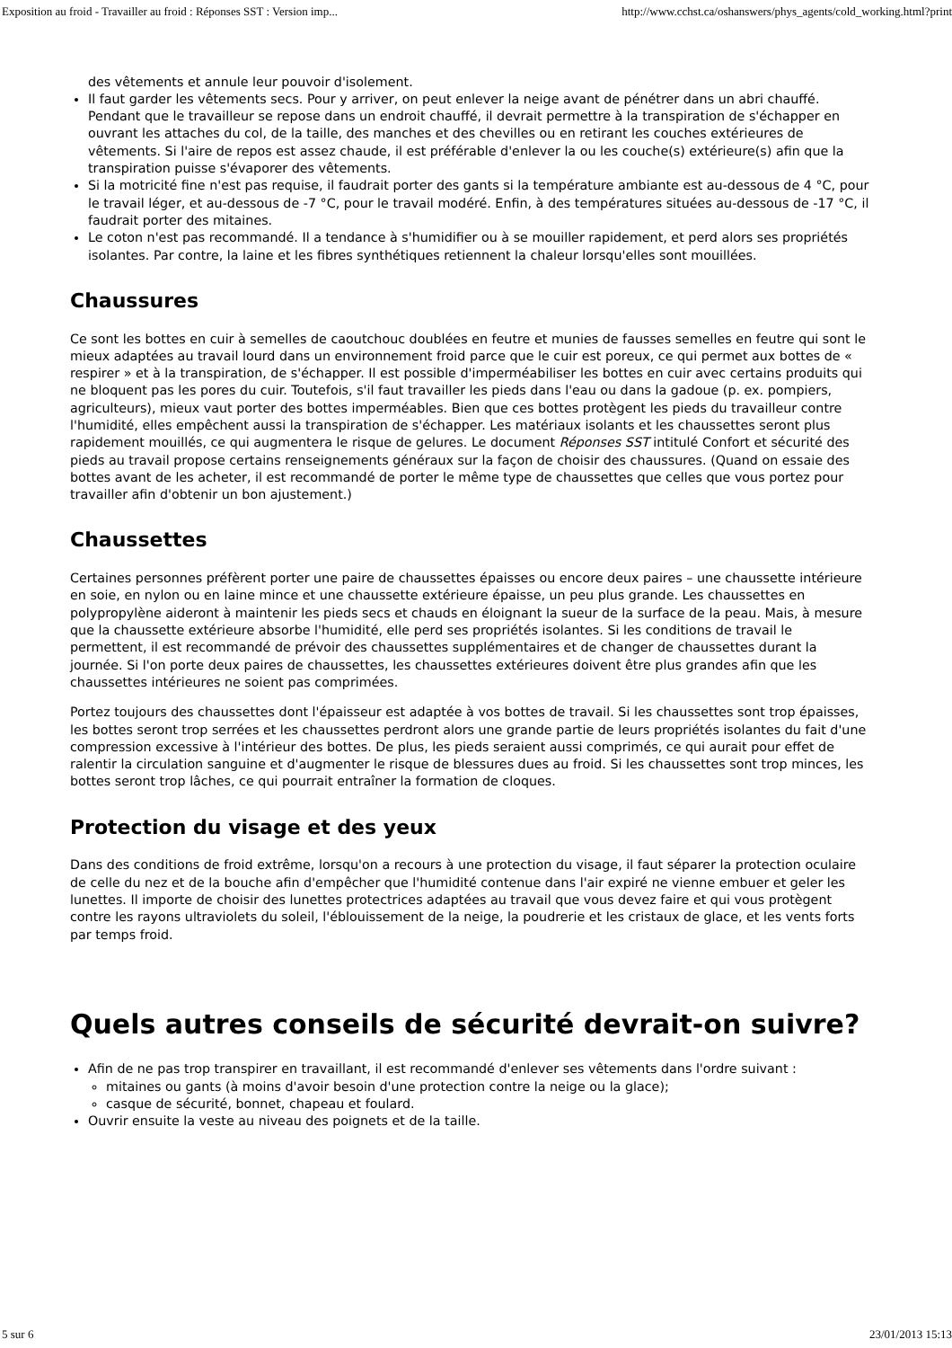Exposition au froid - Travailler au froid : Réponses SST : Version imp... http://www.cchst.ca/oshanswers/phys_agents/cold_working.html?print
des vêtements et annule leur pouvoir d'isolement.
Il faut garder les vêtements secs. Pour y arriver, on peut enlever la neige avant de pénétrer dans un abri chauffé. Pendant que le travailleur se repose dans un endroit chauffé, il devrait permettre à la transpiration de s'échapper en ouvrant les attaches du col, de la taille, des manches et des chevilles ou en retirant les couches extérieures de vêtements. Si l'aire de repos est assez chaude, il est préférable d'enlever la ou les couche(s) extérieure(s) afin que la transpiration puisse s'évaporer des vêtements.
Si la motricité fine n'est pas requise, il faudrait porter des gants si la température ambiante est au-dessous de 4 °C, pour le travail léger, et au-dessous de -7 °C, pour le travail modéré. Enfin, à des températures situées au-dessous de -17 °C, il faudrait porter des mitaines.
Le coton n'est pas recommandé. Il a tendance à s'humidifier ou à se mouiller rapidement, et perd alors ses propriétés isolantes. Par contre, la laine et les fibres synthétiques retiennent la chaleur lorsqu'elles sont mouillées.
Chaussures
Ce sont les bottes en cuir à semelles de caoutchouc doublées en feutre et munies de fausses semelles en feutre qui sont le mieux adaptées au travail lourd dans un environnement froid parce que le cuir est poreux, ce qui permet aux bottes de « respirer » et à la transpiration, de s'échapper. Il est possible d'imperméabiliser les bottes en cuir avec certains produits qui ne bloquent pas les pores du cuir. Toutefois, s'il faut travailler les pieds dans l'eau ou dans la gadoue (p. ex. pompiers, agriculteurs), mieux vaut porter des bottes imperméables. Bien que ces bottes protègent les pieds du travailleur contre l'humidité, elles empêchent aussi la transpiration de s'échapper. Les matériaux isolants et les chaussettes seront plus rapidement mouillés, ce qui augmentera le risque de gelures. Le document Réponses SST intitulé Confort et sécurité des pieds au travail propose certains renseignements généraux sur la façon de choisir des chaussures. (Quand on essaie des bottes avant de les acheter, il est recommandé de porter le même type de chaussettes que celles que vous portez pour travailler afin d'obtenir un bon ajustement.)
Chaussettes
Certaines personnes préfèrent porter une paire de chaussettes épaisses ou encore deux paires – une chaussette intérieure en soie, en nylon ou en laine mince et une chaussette extérieure épaisse, un peu plus grande. Les chaussettes en polypropylène aideront à maintenir les pieds secs et chauds en éloignant la sueur de la surface de la peau. Mais, à mesure que la chaussette extérieure absorbe l'humidité, elle perd ses propriétés isolantes. Si les conditions de travail le permettent, il est recommandé de prévoir des chaussettes supplémentaires et de changer de chaussettes durant la journée. Si l'on porte deux paires de chaussettes, les chaussettes extérieures doivent être plus grandes afin que les chaussettes intérieures ne soient pas comprimées.
Portez toujours des chaussettes dont l'épaisseur est adaptée à vos bottes de travail. Si les chaussettes sont trop épaisses, les bottes seront trop serrées et les chaussettes perdront alors une grande partie de leurs propriétés isolantes du fait d'une compression excessive à l'intérieur des bottes. De plus, les pieds seraient aussi comprimés, ce qui aurait pour effet de ralentir la circulation sanguine et d'augmenter le risque de blessures dues au froid. Si les chaussettes sont trop minces, les bottes seront trop lâches, ce qui pourrait entraîner la formation de cloques.
Protection du visage et des yeux
Dans des conditions de froid extrême, lorsqu'on a recours à une protection du visage, il faut séparer la protection oculaire de celle du nez et de la bouche afin d'empêcher que l'humidité contenue dans l'air expiré ne vienne embuer et geler les lunettes. Il importe de choisir des lunettes protectrices adaptées au travail que vous devez faire et qui vous protègent contre les rayons ultraviolets du soleil, l'éblouissement de la neige, la poudrerie et les cristaux de glace, et les vents forts par temps froid.
Quels autres conseils de sécurité devrait-on suivre?
Afin de ne pas trop transpirer en travaillant, il est recommandé d'enlever ses vêtements dans l'ordre suivant :
mitaines ou gants (à moins d'avoir besoin d'une protection contre la neige ou la glace);
casque de sécurité, bonnet, chapeau et foulard.
Ouvrir ensuite la veste au niveau des poignets et de la taille.
5 sur 6 23/01/2013 15:13